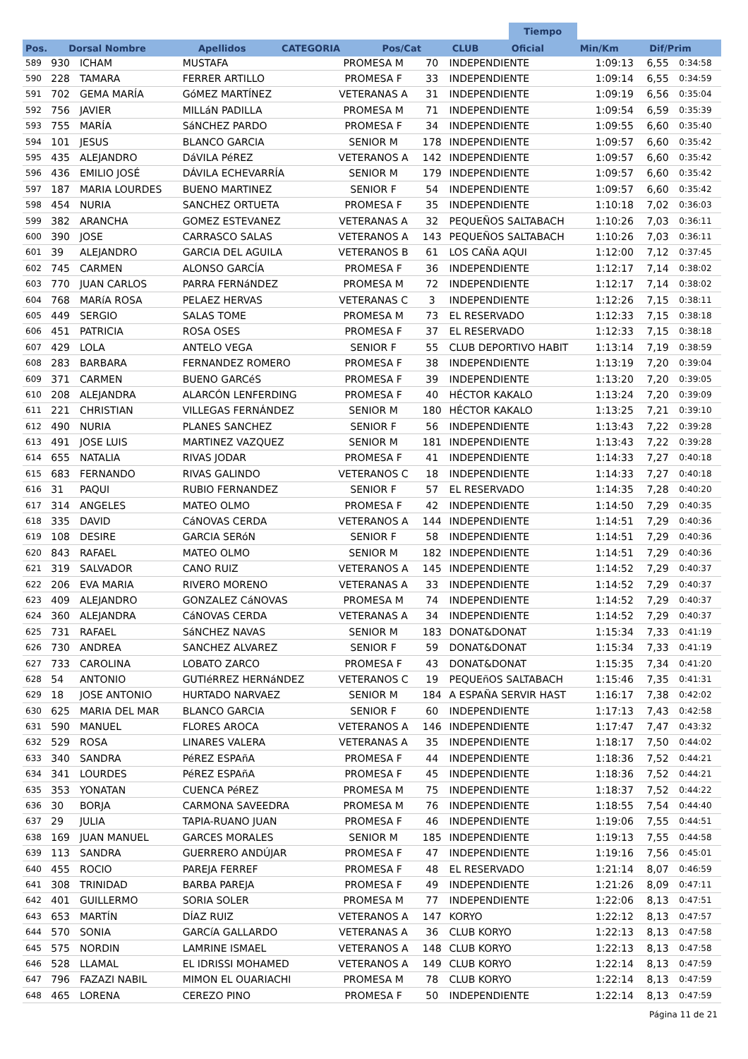| | | | | | | | Tiempo | | |
| --- | --- | --- | --- | --- | --- | --- | --- | --- | --- |
| Pos. | Dorsal Nombre | Apellidos | CATEGORIA | Pos/Cat | CLUB | | Oficial | Min/Km | Dif/Prim |
| 589 | 930 | ICHAM | MUSTAFA | PROMESA M | 70 | INDEPENDIENTE | 1:09:13 | 6,55 | 0:34:58 |
| 590 | 228 | TAMARA | FERRER ARTILLO | PROMESA F | 33 | INDEPENDIENTE | 1:09:14 | 6,55 | 0:34:59 |
| 591 | 702 | GEMA MARÍA | GóMEZ MARTÍNEZ | VETERANAS A | 31 | INDEPENDIENTE | 1:09:19 | 6,56 | 0:35:04 |
| 592 | 756 | JAVIER | MILLáN PADILLA | PROMESA M | 71 | INDEPENDIENTE | 1:09:54 | 6,59 | 0:35:39 |
| 593 | 755 | MARÍA | SáNCHEZ PARDO | PROMESA F | 34 | INDEPENDIENTE | 1:09:55 | 6,60 | 0:35:40 |
| 594 | 101 | JESUS | BLANCO GARCIA | SENIOR M | 178 | INDEPENDIENTE | 1:09:57 | 6,60 | 0:35:42 |
| 595 | 435 | ALEJANDRO | DáVILA PéREZ | VETERANOS A | 142 | INDEPENDIENTE | 1:09:57 | 6,60 | 0:35:42 |
| 596 | 436 | EMILIO JOSÉ | DÁVILA ECHEVARRÍA | SENIOR M | 179 | INDEPENDIENTE | 1:09:57 | 6,60 | 0:35:42 |
| 597 | 187 | MARIA LOURDES | BUENO MARTINEZ | SENIOR F | 54 | INDEPENDIENTE | 1:09:57 | 6,60 | 0:35:42 |
| 598 | 454 | NURIA | SANCHEZ ORTUETA | PROMESA F | 35 | INDEPENDIENTE | 1:10:18 | 7,02 | 0:36:03 |
| 599 | 382 | ARANCHA | GOMEZ ESTEVANEZ | VETERANAS A | 32 | PEQUEÑOS SALTABACH | 1:10:26 | 7,03 | 0:36:11 |
| 600 | 390 | JOSE | CARRASCO SALAS | VETERANOS A | 143 | PEQUEÑOS SALTABACH | 1:10:26 | 7,03 | 0:36:11 |
| 601 | 39 | ALEJANDRO | GARCIA DEL AGUILA | VETERANOS B | 61 | LOS CAÑA AQUI | 1:12:00 | 7,12 | 0:37:45 |
| 602 | 745 | CARMEN | ALONSO GARCÍA | PROMESA F | 36 | INDEPENDIENTE | 1:12:17 | 7,14 | 0:38:02 |
| 603 | 770 | JUAN CARLOS | PARRA FERNáNDEZ | PROMESA M | 72 | INDEPENDIENTE | 1:12:17 | 7,14 | 0:38:02 |
| 604 | 768 | MARíA ROSA | PELAEZ HERVAS | VETERANAS C | 3 | INDEPENDIENTE | 1:12:26 | 7,15 | 0:38:11 |
| 605 | 449 | SERGIO | SALAS TOME | PROMESA M | 73 | EL RESERVADO | 1:12:33 | 7,15 | 0:38:18 |
| 606 | 451 | PATRICIA | ROSA OSES | PROMESA F | 37 | EL RESERVADO | 1:12:33 | 7,15 | 0:38:18 |
| 607 | 429 | LOLA | ANTELO VEGA | SENIOR F | 55 | CLUB DEPORTIVO HABIT | 1:13:14 | 7,19 | 0:38:59 |
| 608 | 283 | BARBARA | FERNANDEZ ROMERO | PROMESA F | 38 | INDEPENDIENTE | 1:13:19 | 7,20 | 0:39:04 |
| 609 | 371 | CARMEN | BUENO GARCéS | PROMESA F | 39 | INDEPENDIENTE | 1:13:20 | 7,20 | 0:39:05 |
| 610 | 208 | ALEJANDRA | ALARCÓN LENFERDING | PROMESA F | 40 | HÉCTOR KAKALO | 1:13:24 | 7,20 | 0:39:09 |
| 611 | 221 | CHRISTIAN | VILLEGAS FERNÁNDEZ | SENIOR M | 180 | HÉCTOR KAKALO | 1:13:25 | 7,21 | 0:39:10 |
| 612 | 490 | NURIA | PLANES SANCHEZ | SENIOR F | 56 | INDEPENDIENTE | 1:13:43 | 7,22 | 0:39:28 |
| 613 | 491 | JOSE LUIS | MARTINEZ VAZQUEZ | SENIOR M | 181 | INDEPENDIENTE | 1:13:43 | 7,22 | 0:39:28 |
| 614 | 655 | NATALIA | RIVAS JODAR | PROMESA F | 41 | INDEPENDIENTE | 1:14:33 | 7,27 | 0:40:18 |
| 615 | 683 | FERNANDO | RIVAS GALINDO | VETERANOS C | 18 | INDEPENDIENTE | 1:14:33 | 7,27 | 0:40:18 |
| 616 | 31 | PAQUI | RUBIO FERNANDEZ | SENIOR F | 57 | EL RESERVADO | 1:14:35 | 7,28 | 0:40:20 |
| 617 | 314 | ANGELES | MATEO OLMO | PROMESA F | 42 | INDEPENDIENTE | 1:14:50 | 7,29 | 0:40:35 |
| 618 | 335 | DAVID | CáNOVAS CERDA | VETERANOS A | 144 | INDEPENDIENTE | 1:14:51 | 7,29 | 0:40:36 |
| 619 | 108 | DESIRE | GARCIA SERóN | SENIOR F | 58 | INDEPENDIENTE | 1:14:51 | 7,29 | 0:40:36 |
| 620 | 843 | RAFAEL | MATEO OLMO | SENIOR M | 182 | INDEPENDIENTE | 1:14:51 | 7,29 | 0:40:36 |
| 621 | 319 | SALVADOR | CANO RUIZ | VETERANOS A | 145 | INDEPENDIENTE | 1:14:52 | 7,29 | 0:40:37 |
| 622 | 206 | EVA MARIA | RIVERO MORENO | VETERANAS A | 33 | INDEPENDIENTE | 1:14:52 | 7,29 | 0:40:37 |
| 623 | 409 | ALEJANDRO | GONZALEZ CáNOVAS | PROMESA M | 74 | INDEPENDIENTE | 1:14:52 | 7,29 | 0:40:37 |
| 624 | 360 | ALEJANDRA | CáNOVAS CERDA | VETERANAS A | 34 | INDEPENDIENTE | 1:14:52 | 7,29 | 0:40:37 |
| 625 | 731 | RAFAEL | SáNCHEZ NAVAS | SENIOR M | 183 | DONAT&DONAT | 1:15:34 | 7,33 | 0:41:19 |
| 626 | 730 | ANDREA | SANCHEZ ALVAREZ | SENIOR F | 59 | DONAT&DONAT | 1:15:34 | 7,33 | 0:41:19 |
| 627 | 733 | CAROLINA | LOBATO ZARCO | PROMESA F | 43 | DONAT&DONAT | 1:15:35 | 7,34 | 0:41:20 |
| 628 | 54 | ANTONIO | GUTIéRREZ HERNáNDEZ | VETERANOS C | 19 | PEQUEñOS SALTABACH | 1:15:46 | 7,35 | 0:41:31 |
| 629 | 18 | JOSE ANTONIO | HURTADO NARVAEZ | SENIOR M | 184 | A ESPAÑA SERVIR HAST | 1:16:17 | 7,38 | 0:42:02 |
| 630 | 625 | MARIA DEL MAR | BLANCO GARCIA | SENIOR F | 60 | INDEPENDIENTE | 1:17:13 | 7,43 | 0:42:58 |
| 631 | 590 | MANUEL | FLORES AROCA | VETERANOS A | 146 | INDEPENDIENTE | 1:17:47 | 7,47 | 0:43:32 |
| 632 | 529 | ROSA | LINARES VALERA | VETERANAS A | 35 | INDEPENDIENTE | 1:18:17 | 7,50 | 0:44:02 |
| 633 | 340 | SANDRA | PéREZ ESPAñA | PROMESA F | 44 | INDEPENDIENTE | 1:18:36 | 7,52 | 0:44:21 |
| 634 | 341 | LOURDES | PéREZ ESPAñA | PROMESA F | 45 | INDEPENDIENTE | 1:18:36 | 7,52 | 0:44:21 |
| 635 | 353 | YONATAN | CUENCA PéREZ | PROMESA M | 75 | INDEPENDIENTE | 1:18:37 | 7,52 | 0:44:22 |
| 636 | 30 | BORJA | CARMONA SAVEEDRA | PROMESA M | 76 | INDEPENDIENTE | 1:18:55 | 7,54 | 0:44:40 |
| 637 | 29 | JULIA | TAPIA-RUANO JUAN | PROMESA F | 46 | INDEPENDIENTE | 1:19:06 | 7,55 | 0:44:51 |
| 638 | 169 | JUAN MANUEL | GARCES MORALES | SENIOR M | 185 | INDEPENDIENTE | 1:19:13 | 7,55 | 0:44:58 |
| 639 | 113 | SANDRA | GUERRERO ANDÚJAR | PROMESA F | 47 | INDEPENDIENTE | 1:19:16 | 7,56 | 0:45:01 |
| 640 | 455 | ROCIO | PAREJA FERREF | PROMESA F | 48 | EL RESERVADO | 1:21:14 | 8,07 | 0:46:59 |
| 641 | 308 | TRINIDAD | BARBA PAREJA | PROMESA F | 49 | INDEPENDIENTE | 1:21:26 | 8,09 | 0:47:11 |
| 642 | 401 | GUILLERMO | SORIA SOLER | PROMESA M | 77 | INDEPENDIENTE | 1:22:06 | 8,13 | 0:47:51 |
| 643 | 653 | MARTÍN | DÍAZ RUIZ | VETERANOS A | 147 | KORYO | 1:22:12 | 8,13 | 0:47:57 |
| 644 | 570 | SONIA | GARCíA GALLARDO | VETERANAS A | 36 | CLUB KORYO | 1:22:13 | 8,13 | 0:47:58 |
| 645 | 575 | NORDIN | LAMRINE ISMAEL | VETERANOS A | 148 | CLUB KORYO | 1:22:13 | 8,13 | 0:47:58 |
| 646 | 528 | LLAMAL | EL IDRISSI MOHAMED | VETERANOS A | 149 | CLUB KORYO | 1:22:14 | 8,13 | 0:47:59 |
| 647 | 796 | FAZAZI NABIL | MIMON EL OUARIACHI | PROMESA M | 78 | CLUB KORYO | 1:22:14 | 8,13 | 0:47:59 |
| 648 | 465 | LORENA | CEREZO PINO | PROMESA F | 50 | INDEPENDIENTE | 1:22:14 | 8,13 | 0:47:59 |
Página 11 de 21